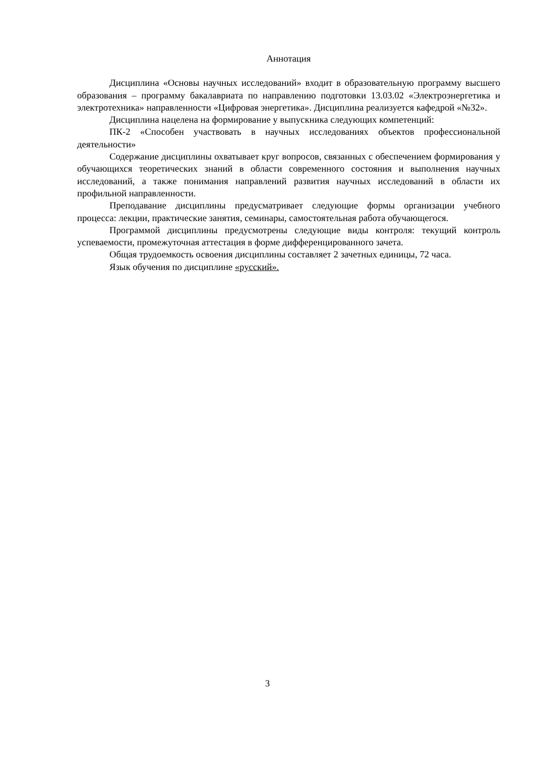Аннотация
Дисциплина «Основы научных исследований» входит в образовательную программу высшего образования – программу бакалавриата по направлению подготовки 13.03.02 «Электроэнергетика и электротехника» направленности «Цифровая энергетика». Дисциплина реализуется кафедрой «№32».
Дисциплина нацелена на формирование у выпускника следующих компетенций:
ПК-2 «Способен участвовать в научных исследованиях объектов профессиональной деятельности»
Содержание дисциплины охватывает круг вопросов, связанных с обеспечением формирования у обучающихся теоретических знаний в области современного состояния и выполнения научных исследований, а также понимания направлений развития научных исследований в области их профильной направленности.
Преподавание дисциплины предусматривает следующие формы организации учебного процесса: лекции, практические занятия, семинары, самостоятельная работа обучающегося.
Программой дисциплины предусмотрены следующие виды контроля: текущий контроль успеваемости, промежуточная аттестация в форме дифференцированного зачета.
Общая трудоемкость освоения дисциплины составляет 2 зачетных единицы, 72 часа.
Язык обучения по дисциплине «русский».
3